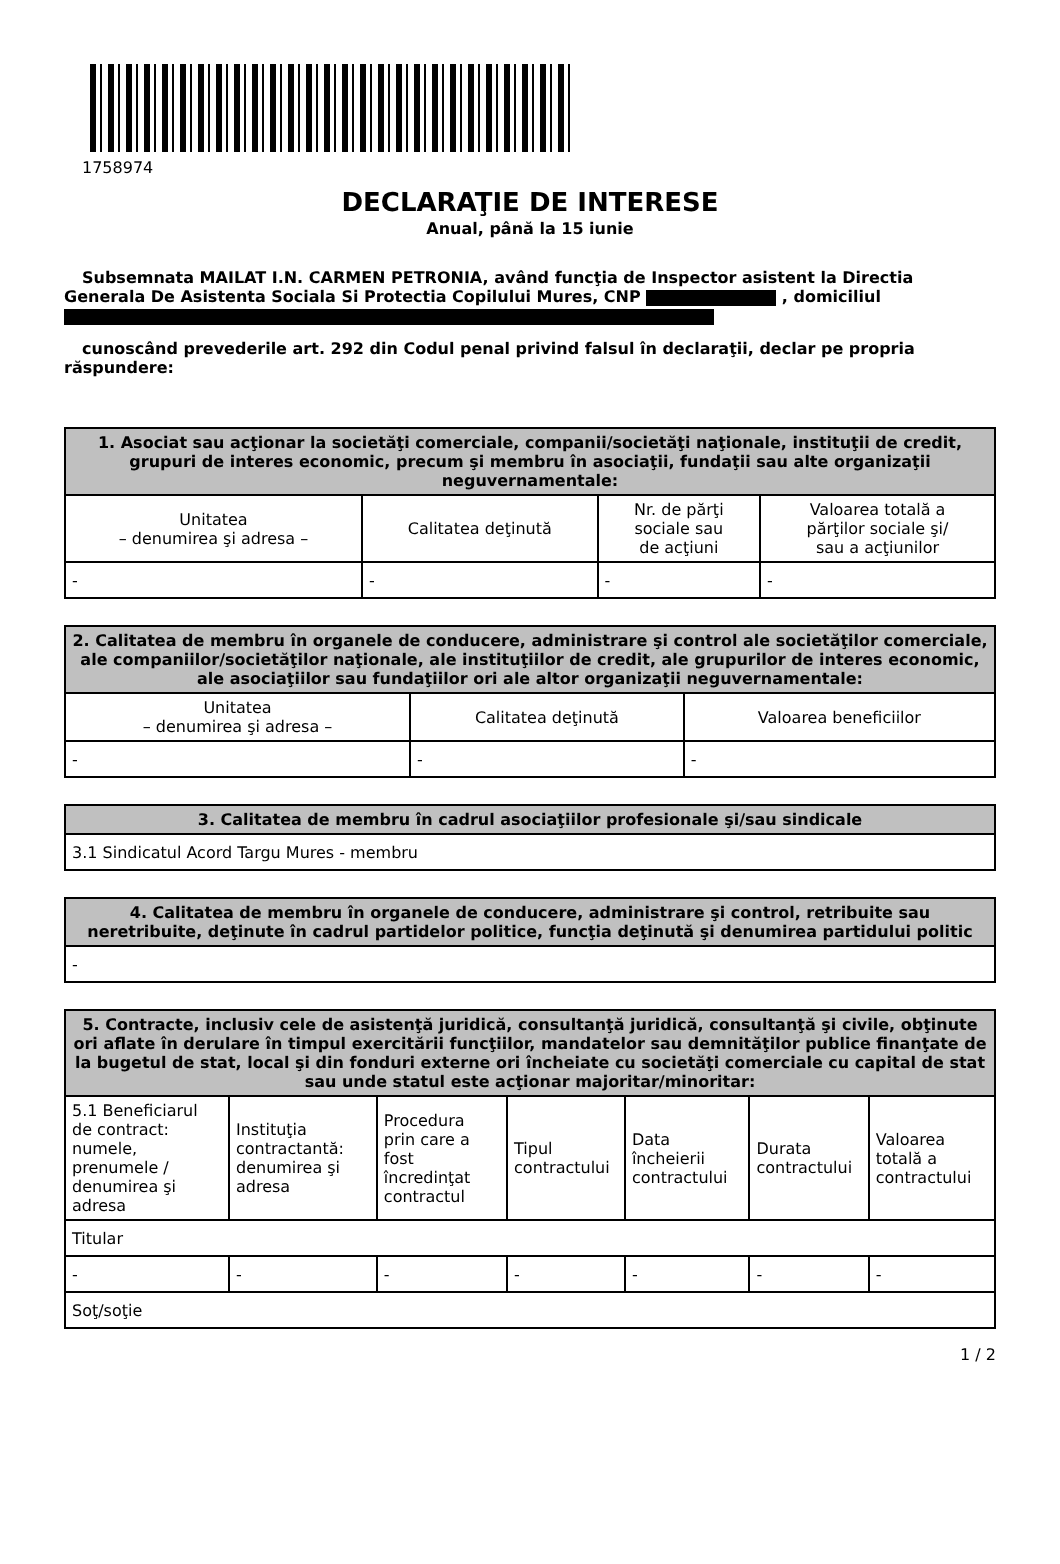1758974
DECLARAŢIE DE INTERESE
Anual, până la 15 iunie
Subsemnata MAILAT I.N. CARMEN PETRONIA, având funcţia de Inspector asistent la Directia Generala De Asistenta Sociala Si Protectia Copilului Mures, CNP , domiciliul
cunoscând prevederile art. 292 din Codul penal privind falsul în declaraţii, declar pe propria răspundere:
| 1. Asociat sau acţionar la societăţi comerciale, companii/societăţi naţionale, instituţii de credit, grupuri de interes economic, precum şi membru în asociaţii, fundaţii sau alte organizaţii neguvernamentale: | | | |
| --- | --- | --- | --- |
| Unitatea – denumirea şi adresa – | Calitatea deţinută | Nr. de părţi sociale sau de acţiuni | Valoarea totală a părţilor sociale şi/ sau a acţiunilor |
| - | - | - | - |
| 2. Calitatea de membru în organele de conducere, administrare şi control ale societăţilor comerciale, ale companiilor/societăţilor naţionale, ale instituţiilor de credit, ale grupurilor de interes economic, ale asociaţiilor sau fundaţiilor ori ale altor organizaţii neguvernamentale: | | |
| --- | --- | --- |
| Unitatea – denumirea şi adresa – | Calitatea deţinută | Valoarea beneficiilor |
| - | - | - |
| 3. Calitatea de membru în cadrul asociaţiilor profesionale şi/sau sindicale |
| --- |
| 3.1 Sindicatul Acord Targu Mures - membru |
| 4. Calitatea de membru în organele de conducere, administrare şi control, retribuite sau neretribuite, deţinute în cadrul partidelor politice, funcţia deţinută şi denumirea partidului politic |
| --- |
| - |
| 5. Contracte, inclusiv cele de asistenţă juridică, consultanţă juridică, consultanţă şi civile, obţinute ori aflate în derulare în timpul exercitării funcţiilor, mandatelor sau demnităţilor publice finanţate de la bugetul de stat, local şi din fonduri externe ori încheiate cu societăţi comerciale cu capital de stat sau unde statul este acţionar majoritar/minoritar: | | | | | | |
| --- | --- | --- | --- | --- | --- | --- |
| 5.1 Beneficiarul de contract: numele, prenumele / denumirea şi adresa | Instituţia contractantă: denumirea şi adresa | Procedura prin care a fost încredinţat contractul | Tipul contractului | Data încheierii contractului | Durata contractului | Valoarea totală a contractului |
| Titular | | | | | | |
| - | - | - | - | - | - | - |
| Soţ/soţie | | | | | | |
1 / 2